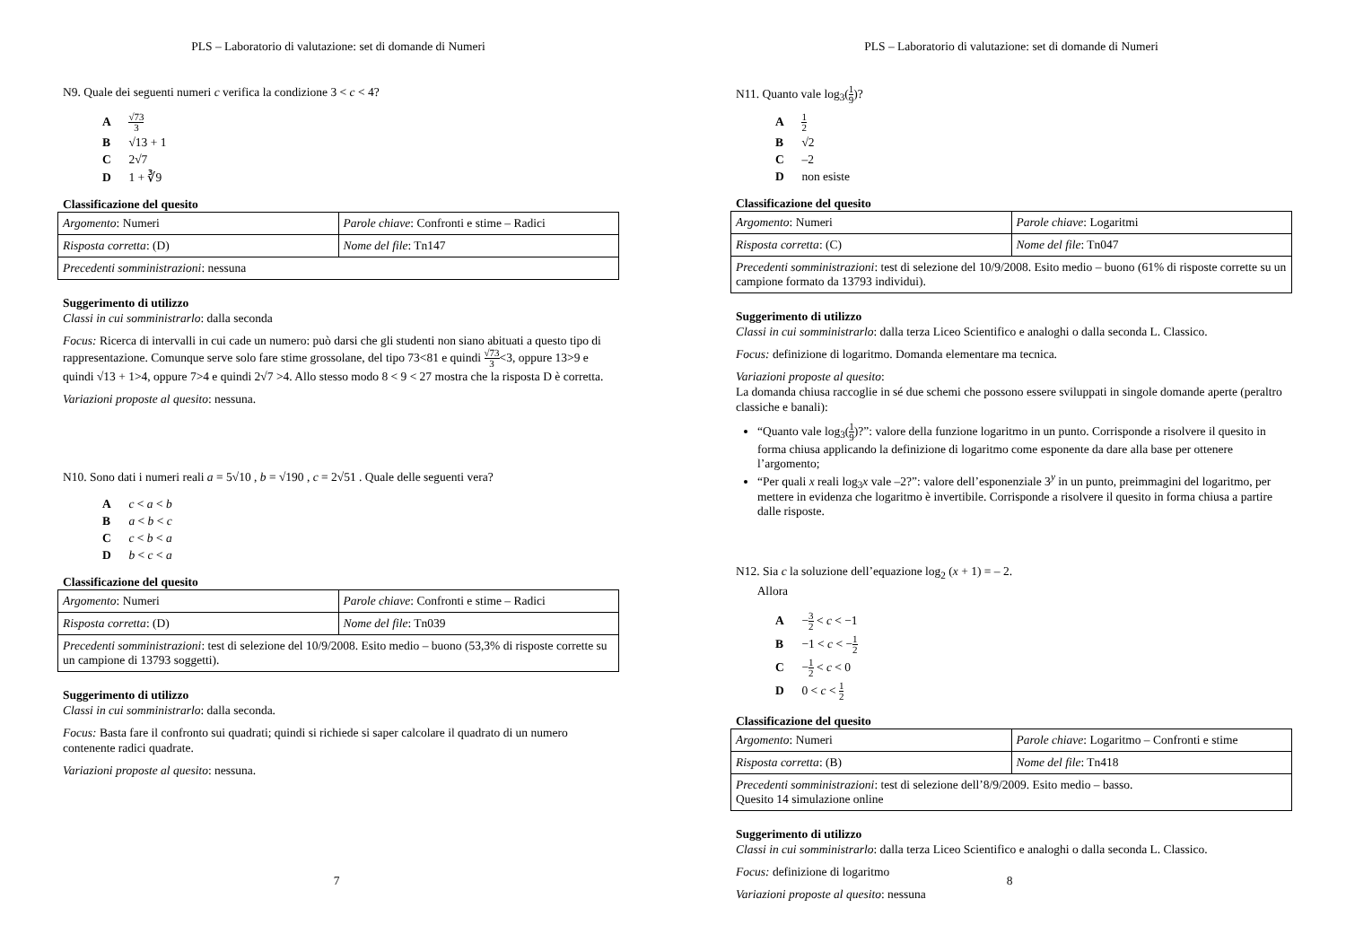PLS – Laboratorio di valutazione: set di domande di Numeri
N9. Quale dei seguenti numeri c verifica la condizione 3 < c < 4?
A √73 3
B √13 + 1
C 2√7
D 1 + ∛9
Classificazione del quesito
| Argomento : Numeri | Parole chiave : Confronti e stime – Radici |
| Risposta corretta : (D) | Nome del file : Tn147 |
| Precedenti somministrazioni : nessuna | |
Suggerimento di utilizzo
Classi in cui somministrarlo: dalla seconda
Focus: Ricerca di intervalli in cui cade un numero: può darsi che gli studenti non siano abituati a questo tipo di rappresentazione. Comunque serve solo fare stime grossolane, del tipo 73<81 e quindi √73 3<3, oppure 13>9 e quindi √13 + 1>4, oppure 7>4 e quindi 2√7 >4. Allo stesso modo 8 < 9 < 27 mostra che la risposta D è corretta.
Variazioni proposte al quesito: nessuna.
N10. Sono dati i numeri reali a = 5√10 , b = √190 , c = 2√51 . Quale delle seguenti vera?
A c < a < b
B a < b < c
C c < b < a
D b < c < a
Classificazione del quesito
| Argomento : Numeri | Parole chiave : Confronti e stime – Radici |
| Risposta corretta : (D) | Nome del file : Tn039 |
| Precedenti somministrazioni : test di selezione del 10/9/2008. Esito medio – buono (53,3% di risposte corrette su un campione di 13793 soggetti). | |
Suggerimento di utilizzo
Classi in cui somministrarlo: dalla seconda.
Focus: Basta fare il confronto sui quadrati; quindi si richiede si saper calcolare il quadrato di un numero contenente radici quadrate.
Variazioni proposte al quesito: nessuna.
7
PLS – Laboratorio di valutazione: set di domande di Numeri
N11. Quanto vale log<sub>3</sub>(1 9)?
A 1 2
B √2
C –2
D non esiste
Classificazione del quesito
| Argomento : Numeri | Parole chiave : Logaritmi |
| Risposta corretta : (C) | Nome del file : Tn047 |
| Precedenti somministrazioni : test di selezione del 10/9/2008. Esito medio – buono (61% di risposte corrette su un campione formato da 13793 individui). | |
Suggerimento di utilizzo
Classi in cui somministrarlo: dalla terza Liceo Scientifico e analoghi o dalla seconda L. Classico.
Focus: definizione di logaritmo. Domanda elementare ma tecnica.
Variazioni proposte al quesito:
La domanda chiusa raccoglie in sé due schemi che possono essere sviluppati in singole domande aperte (peraltro classiche e banali):
“Quanto vale log<sub>3</sub>(1 9)?”: valore della funzione logaritmo in un punto. Corrisponde a risolvere il quesito in forma chiusa applicando la definizione di logaritmo come esponente da dare alla base per ottenere l’argomento;
“Per quali x reali log<sub>3</sub>x vale –2?”: valore dell’esponenziale 3<sup>y</sup> in un punto, preimmagini del logaritmo, per mettere in evidenza che logaritmo è invertibile. Corrisponde a risolvere il quesito in forma chiusa a partire dalle risposte.
N12. Sia c la soluzione dell’equazione log<sub>2</sub> (x + 1) = – 2.
Allora
A −3 2 < c < −1
B −1 < c < −1 2
C −1 2 < c < 0
D 0 < c < 1 2
Classificazione del quesito
| Argomento : Numeri | Parole chiave : Logaritmo – Confronti e stime |
| Risposta corretta : (B) | Nome del file : Tn418 |
| Precedenti somministrazioni : test di selezione dell’8/9/2009. Esito medio – basso. Quesito 14 simulazione online | |
Suggerimento di utilizzo
Classi in cui somministrarlo: dalla terza Liceo Scientifico e analoghi o dalla seconda L. Classico.
Focus: definizione di logaritmo
Variazioni proposte al quesito: nessuna
8